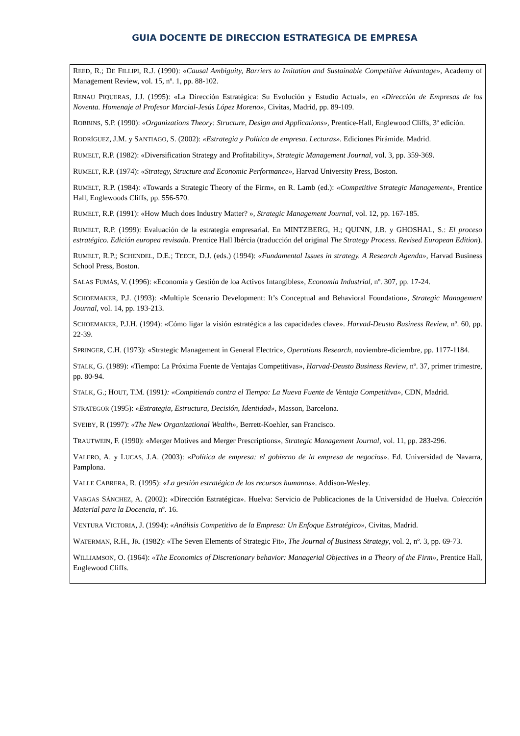GUIA DOCENTE DE DIRECCION ESTRATEGICA DE EMPRESA
REED, R.; DE FILLIPI, R.J. (1990): «Causal Ambiguity, Barriers to Imitation and Sustainable Competitive Advantage», Academy of Management Review, vol. 15, nº. 1, pp. 88-102.
RENAU PIQUERAS, J.J. (1995): «La Dirección Estratégica: Su Evolución y Estudio Actual», en «Dirección de Empresas de los Noventa. Homenaje al Profesor Marcial-Jesús López Moreno», Civitas, Madrid, pp. 89-109.
ROBBINS, S.P. (1990): «Organizations Theory: Structure, Design and Applications», Prentice-Hall, Englewood Cliffs, 3ª edición.
RODRÍGUEZ, J.M. y SANTIAGO, S. (2002): «Estrategia y Política de empresa. Lecturas». Ediciones Pirámide. Madrid.
RUMELT, R.P. (1982): «Diversification Strategy and Profitability», Strategic Management Journal, vol. 3, pp. 359-369.
RUMELT, R.P. (1974): «Strategy, Structure and Economic Performance», Harvad University Press, Boston.
RUMELT, R.P. (1984): «Towards a Strategic Theory of the Firm», en R. Lamb (ed.): «Competitive Strategic Management», Prentice Hall, Englewoods Cliffs, pp. 556-570.
RUMELT, R.P. (1991): «How Much does Industry Matter? », Strategic Management Journal, vol. 12, pp. 167-185.
RUMELT, R.P. (1999): Evaluación de la estrategia empresarial. En MINTZBERG, H.; QUINN, J.B. y GHOSHAL, S.: El proceso estratégico. Edición europea revisada. Prentice Hall Ibércia (traducción del original The Strategy Process. Revised European Edition).
RUMELT, R.P.; SCHENDEL, D.E.; TEECE, D.J. (eds.) (1994): «Fundamental Issues in strategy. A Research Agenda», Harvad Business School Press, Boston.
SALAS FUMÁS, V. (1996): «Economía y Gestión de loa Activos Intangibles», Economía Industrial, nº. 307, pp. 17-24.
SCHOEMAKER, P.J. (1993): «Multiple Scenario Development: It’s Conceptual and Behavioral Foundation», Strategic Management Journal, vol. 14, pp. 193-213.
SCHOEMAKER, P.J.H. (1994): «Cómo ligar la visión estratégica a las capacidades clave». Harvad-Deusto Business Review, nº. 60, pp. 22-39.
SPRINGER, C.H. (1973): «Strategic Management in General Electric», Operations Research, noviembre-diciembre, pp. 1177-1184.
STALK, G. (1989): «Tiempo: La Próxima Fuente de Ventajas Competitivas», Harvad-Deusto Business Review, nº. 37, primer trimestre, pp. 80-94.
STALK, G.; HOUT, T.M. (1991): «Compitiendo contra el Tiempo: La Nueva Fuente de Ventaja Competitiva», CDN, Madrid.
STRATEGOR (1995): «Estrategia, Estructura, Decisión, Identidad», Masson, Barcelona.
SVEIBY, R (1997): «The New Organizational Wealth», Berrett-Koehler, san Francisco.
TRAUTWEIN, F. (1990): «Merger Motives and Merger Prescriptions», Strategic Management Journal, vol. 11, pp. 283-296.
VALERO, A. y LUCAS, J.A. (2003): «Política de empresa: el gobierno de la empresa de negocios». Ed. Universidad de Navarra, Pamplona.
VALLE CABRERA, R. (1995): «La gestión estratégica de los recursos humanos». Addison-Wesley.
VARGAS SÁNCHEZ, A. (2002): «Dirección Estratégica». Huelva: Servicio de Publicaciones de la Universidad de Huelva. Colección Material para la Docencia, nº. 16.
VENTURA VICTORIA, J. (1994): «Análisis Competitivo de la Empresa: Un Enfoque Estratégico», Civitas, Madrid.
WATERMAN, R.H., JR. (1982): «The Seven Elements of Strategic Fit», The Journal of Business Strategy, vol. 2, nº. 3, pp. 69-73.
WILLIAMSON, O. (1964): «The Economics of Discretionary behavior: Managerial Objectives in a Theory of the Firm», Prentice Hall, Englewood Cliffs.